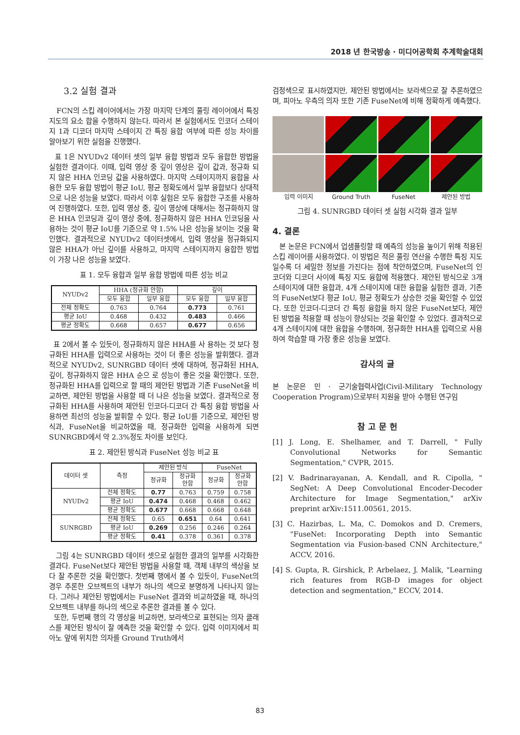2018 년 한국방송 · 미디어공학회 추계학술대회
3.2 실험 결과
FCN의 스킵 레이어에서는 가장 마지막 단계의 풀링 레이어에서 특징 지도의 요소 합을 수행하지 않는다. 따라서 본 실험에서도 인코더 스테이지 1과 디코더 마지막 스테이지 간 특징 융합 여부에 따른 성능 차이를 알아보기 위한 실험을 진행했다.
표 1은 NYUDv2 데이터 셋의 일부 융합 방법과 모두 융합한 방법을 실험한 결과이다. 이때, 입력 영상 중 깊이 영상은 깊이 값과, 정규화 되지 않은 HHA 인코딩 값을 사용하였다. 마지막 스테이지까지 융합을 사용한 모두 융합 방법이 평균 IoU, 평균 정확도에서 일부 융합보다 상대적으로 나은 성능을 보였다. 따라서 이후 실험은 모두 융합한 구조를 사용하여 진행하였다. 또한, 입력 영상 중, 깊이 영상에 대해서는 정규화하지 않은 HHA 인코딩과 깊이 영상 중에, 정규화하지 않은 HHA 인코딩을 사용하는 것이 평균 IoU를 기준으로 약 1.5% 나은 성능을 보이는 것을 확인했다. 결과적으로 NYUDv2 데이터셋에서, 입력 영상을 정규화되지 않은 HHA가 아닌 깊이를 사용하고, 마지막 스테이지까지 융합한 방법이 가장 나은 성능을 보였다.
표 1. 모두 융합과 일부 융합 방법에 따른 성능 비교
| NYUDv2 | HHA (정규화 안함) | | 깊이 | |
| --- | --- | --- | --- | --- |
| | 모두 융합 | 일부 융합 | 모두 융합 | 일부 융합 |
| 전체 정확도 | 0.763 | 0.764 | 0.773 | 0.761 |
| 평균 IoU | 0.468 | 0.432 | 0.483 | 0.466 |
| 평균 정확도 | 0.668 | 0.657 | 0.677 | 0.656 |
표 2에서 볼 수 있듯이, 정규화하지 않은 HHA를 사 용하는 것 보다 정규화된 HHA를 입력으로 사용하는 것이 더 좋은 성능을 발휘했다. 결과적으로 NYUDv2, SUNRGBD 데이터 셋에 대하여, 정규화된 HHA, 깊이, 정규화하지 않은 HHA 순으 로 성능이 좋은 것을 확인했다. 또한, 정규화된 HHA를 입력으로 할 때의 제안된 방법과 기존 FuseNet을 비교하면, 제안된 방법을 사용할 때 더 나은 성능을 보였다. 결과적으로 정규화된 HHA를 사용하며 제안된 인코더-디코더 간 특징 융합 방법을 사용하면 최선의 성능을 발휘할 수 있다. 평균 IoU를 기준으로, 제안된 방식과, FuseNet을 비교하였을 때, 정규화한 입력을 사용하게 되면 SUNRGBD에서 약 2.3%정도 차이를 보인다.
표 2. 제안된 방식과 FuseNet 성능 비교 표
| 데이터 셋 | 측정 | 제안된 방식 | | FuseNet | |
| --- | --- | --- | --- | --- | --- |
| | | 정규화 | 정규화 안함 | 정규화 | 정규화 안함 |
| NYUDv2 | 전체 정확도 | 0.77 | 0.763 | 0.759 | 0.758 |
| | 평균 IoU | 0.474 | 0.468 | 0.468 | 0.462 |
| | 평균 정확도 | 0.677 | 0.668 | 0.668 | 0.648 |
| SUNRGBD | 전체 정확도 | 0.65 | 0.651 | 0.64 | 0.641 |
| | 평균 IoU | 0.269 | 0.256 | 0.246 | 0.264 |
| | 평균 정확도 | 0.41 | 0.378 | 0.361 | 0.378 |
그림 4는 SUNRGBD 데이터 셋으로 실험한 결과의 일부를 시각화한 결과다. FuseNet보다 제안된 방법을 사용할 때, 객체 내부의 색상을 보다 잘 추론한 것을 확인했다. 첫번째 행에서 볼 수 있듯이, FuseNet의 경우 추론한 오브젝트의 내부가 하나의 색으로 분명하게 나타나지 않는다. 그러나 제안된 방법에서는 FuseNet 결과와 비교하였을 때, 하나의 오브젝트 내부를 하나의 색으로 추론한 결과를 볼 수 있다.
또한, 두번째 행의 각 영상을 비교하면, 보라색으로 표현되는 의자 클래스를 제안된 방식이 잘 예측한 것을 확인할 수 있다. 입력 이미지에서 피아노 앞에 위치한 의자를 Ground Truth에서
검정색으로 표시하였지만, 제안된 방법에서는 보라색으로 잘 추론하였으며, 피아노 우측의 의자 또한 기존 FuseNet에 비해 정확하게 예측했다.
입력 이미지 Ground Truth FuseNet 제안된 방법
그림 4. SUNRGBD 데이터 셋 실험 시각화 결과 일부
4. 결론
본 논문은 FCN에서 업샘플링할 때 예측의 성능을 높이기 위해 적용된 스킵 레이어를 사용하였다. 이 방법은 적은 풀링 연산을 수행한 특징 지도일수록 더 세밀한 정보를 가진다는 점에 착안하였으며, FuseNet의 인코더와 디코더 사이에 특징 지도 융합에 적용했다. 제안된 방식으로 3개 스테이지에 대한 융합과, 4개 스테이지에 대한 융합을 실험한 결과, 기존의 FuseNet보다 평균 IoU, 평균 정확도가 상승한 것을 확인할 수 있었다. 또한 인코더-디코더 간 특징 융합을 하지 않은 FuseNet보다, 제안된 방법을 적용할 때 성능이 향상되는 것을 확인할 수 있었다. 결과적으로 4개 스테이지에 대한 융합을 수행하며, 정규화한 HHA를 입력으로 사용하여 학습할 때 가장 좋은 성능을 보였다.
감사의 글
본 논문은 민 · 군기술협력사업(Civil-Military Technology Cooperation Program)으로부터 지원을 받아 수행된 연구임
참 고 문 헌
[1] J. Long, E. Shelhamer, and T. Darrell, " Fully Convolutional Networks for Semantic Segmentation," CVPR, 2015.
[2] V. Badrinarayanan, A. Kendall, and R. Cipolla, " SegNet: A Deep Convolutional Encoder-Decoder Architecture for Image Segmentation," arXiv preprint arXiv:1511.00561, 2015.
[3] C. Hazirbas, L. Ma, C. Domokos and D. Cremers, "FuseNet: Incorporating Depth into Semantic Segmentation via Fusion-based CNN Architecture," ACCV, 2016.
[4] S. Gupta, R. Girshick, P. Arbelaez, J. Malik, "Learning rich features from RGB-D images for object detection and segmentation," ECCV, 2014.
83